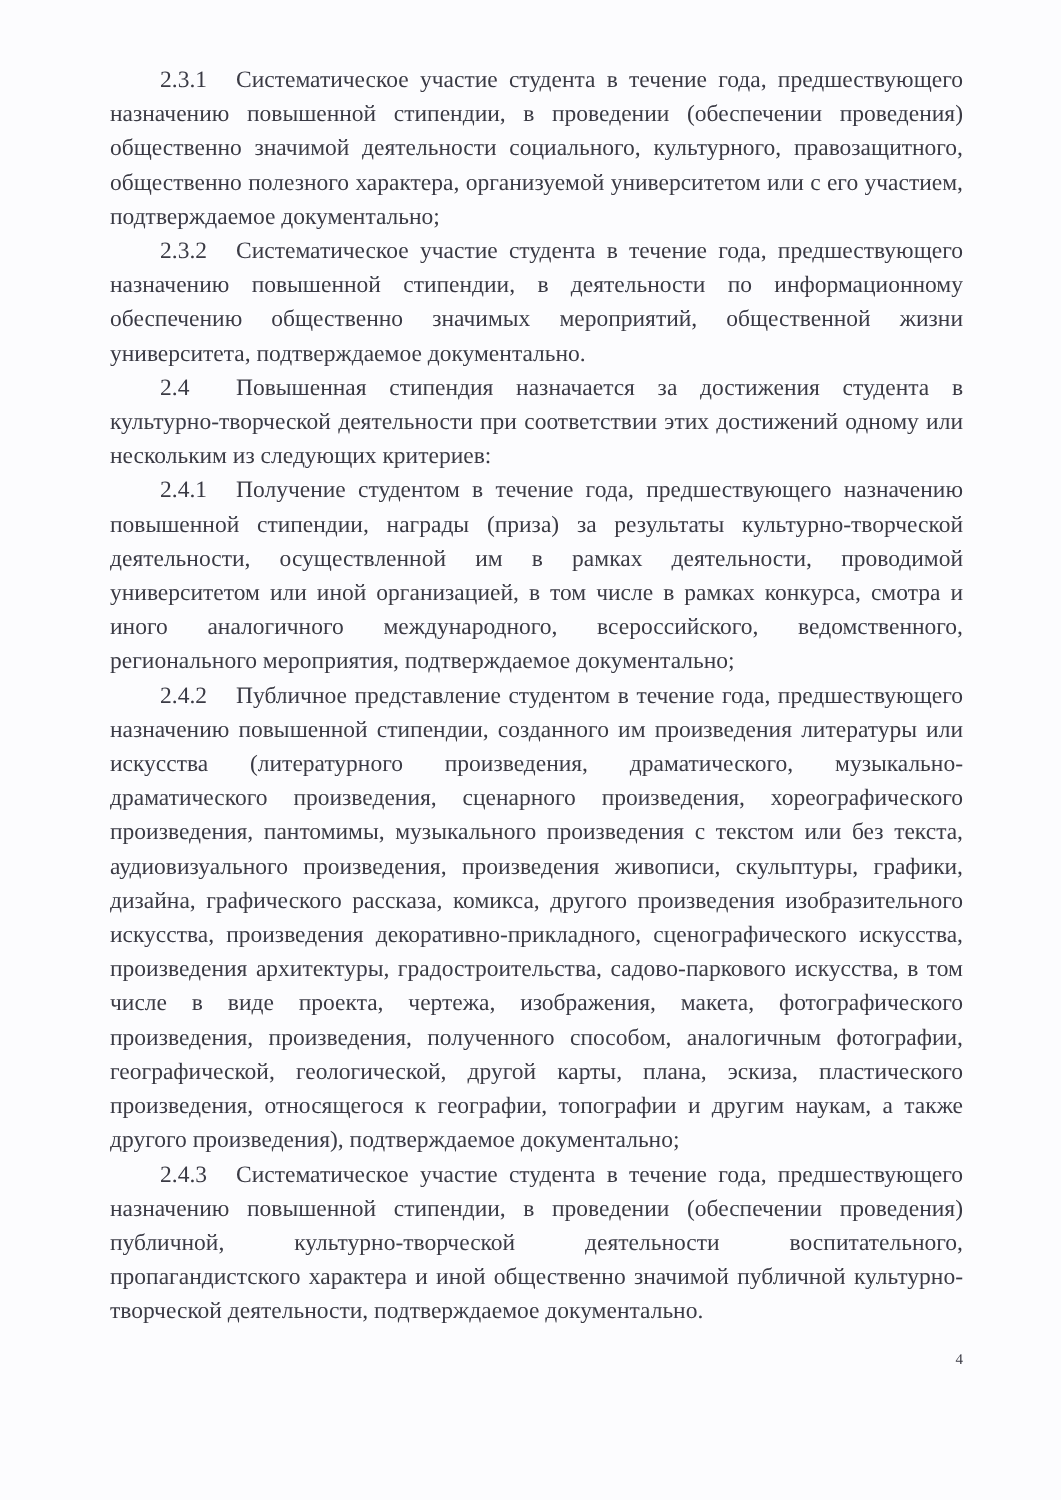2.3.1 Систематическое участие студента в течение года, предшествующего назначению повышенной стипендии, в проведении (обеспечении проведения) общественно значимой деятельности социального, культурного, правозащитного, общественно полезного характера, организуемой университетом или с его участием, подтверждаемое документально;
2.3.2 Систематическое участие студента в течение года, предшествующего назначению повышенной стипендии, в деятельности по информационному обеспечению общественно значимых мероприятий, общественной жизни университета, подтверждаемое документально.
2.4 Повышенная стипендия назначается за достижения студента в культурно-творческой деятельности при соответствии этих достижений одному или нескольким из следующих критериев:
2.4.1 Получение студентом в течение года, предшествующего назначению повышенной стипендии, награды (приза) за результаты культурно-творческой деятельности, осуществленной им в рамках деятельности, проводимой университетом или иной организацией, в том числе в рамках конкурса, смотра и иного аналогичного международного, всероссийского, ведомственного, регионального мероприятия, подтверждаемое документально;
2.4.2 Публичное представление студентом в течение года, предшествующего назначению повышенной стипендии, созданного им произведения литературы или искусства (литературного произведения, драматического, музыкально-драматического произведения, сценарного произведения, хореографического произведения, пантомимы, музыкального произведения с текстом или без текста, аудиовизуального произведения, произведения живописи, скульптуры, графики, дизайна, графического рассказа, комикса, другого произведения изобразительного искусства, произведения декоративно-прикладного, сценографического искусства, произведения архитектуры, градостроительства, садово-паркового искусства, в том числе в виде проекта, чертежа, изображения, макета, фотографического произведения, произведения, полученного способом, аналогичным фотографии, географической, геологической, другой карты, плана, эскиза, пластического произведения, относящегося к географии, топографии и другим наукам, а также другого произведения), подтверждаемое документально;
2.4.3 Систематическое участие студента в течение года, предшествующего назначению повышенной стипендии, в проведении (обеспечении проведения) публичной, культурно-творческой деятельности воспитательного, пропагандистского характера и иной общественно значимой публичной культурно-творческой деятельности, подтверждаемое документально.
4